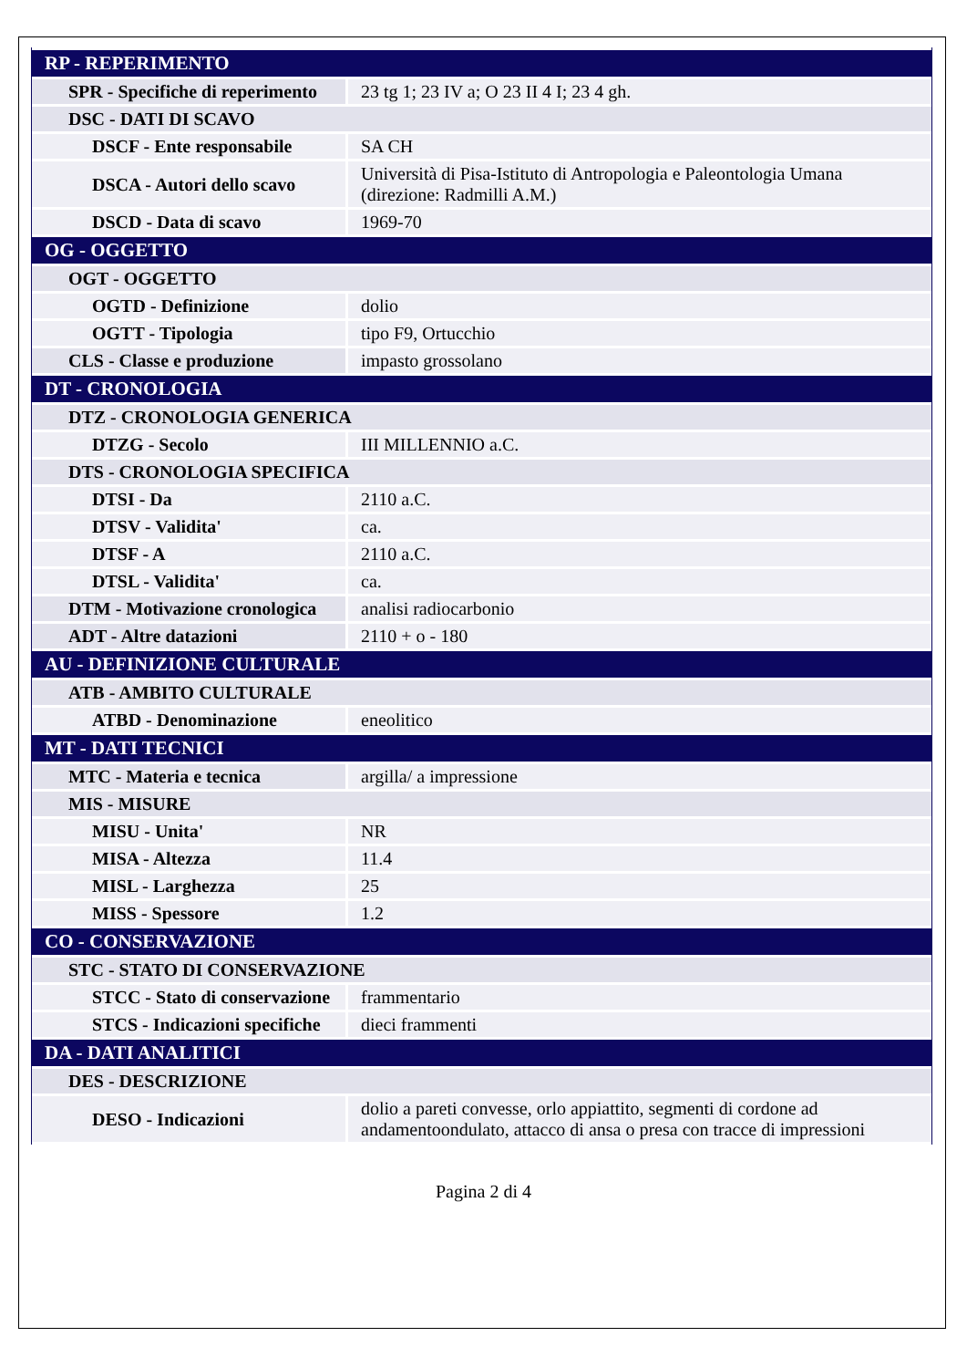| RP - REPERIMENTO | |
| SPR - Specifiche di reperimento | 23 tg 1; 23 IV a; O 23 II 4 I; 23 4 gh. |
| DSC - DATI DI SCAVO | |
| DSCF - Ente responsabile | SA CH |
| DSCA - Autori dello scavo | Università di Pisa-Istituto di Antropologia e Paleontologia Umana (direzione: Radmilli A.M.) |
| DSCD - Data di scavo | 1969-70 |
| OG - OGGETTO | |
| OGT - OGGETTO | |
| OGTD - Definizione | dolio |
| OGTT - Tipologia | tipo F9, Ortucchio |
| CLS - Classe e produzione | impasto grossolano |
| DT - CRONOLOGIA | |
| DTZ - CRONOLOGIA GENERICA | |
| DTZG - Secolo | III MILLENNIO a.C. |
| DTS - CRONOLOGIA SPECIFICA | |
| DTSI - Da | 2110 a.C. |
| DTSV - Validita' | ca. |
| DTSF - A | 2110 a.C. |
| DTSL - Validita' | ca. |
| DTM - Motivazione cronologica | analisi radiocarbonio |
| ADT - Altre datazioni | 2110 + o - 180 |
| AU - DEFINIZIONE CULTURALE | |
| ATB - AMBITO CULTURALE | |
| ATBD - Denominazione | eneolitico |
| MT - DATI TECNICI | |
| MTC - Materia e tecnica | argilla/ a impressione |
| MIS - MISURE | |
| MISU - Unita' | NR |
| MISA - Altezza | 11.4 |
| MISL - Larghezza | 25 |
| MISS - Spessore | 1.2 |
| CO - CONSERVAZIONE | |
| STC - STATO DI CONSERVAZIONE | |
| STCC - Stato di conservazione | frammentario |
| STCS - Indicazioni specifiche | dieci frammenti |
| DA - DATI ANALITICI | |
| DES - DESCRIZIONE | |
| DESO - Indicazioni | dolio a pareti convesse, orlo appiattito, segmenti di cordone ad andamentoondulato, attacco di ansa o presa con tracce di impressioni |
Pagina 2 di 4